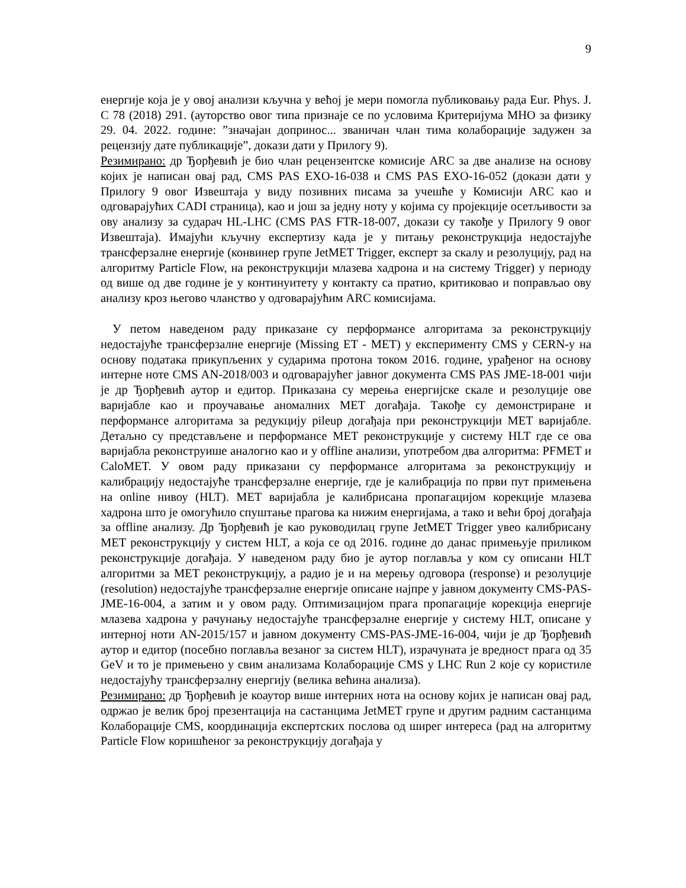9
енергије која је у овој анализи кључна у већој је мери помогла публиковању рада Eur. Phys. J. C 78 (2018) 291. (ауторство овог типа признаје се по условима Критеријума МНО за физику 29. 04. 2022. године: ”значајан допринос... званичан члан тима колаборације задужен за рецензију дате публикације”, докази дати у Прилогу 9).
Резимирано: др Ђорђевић је био члан рецензентске комисије ARC за две анализе на основу којих је написан овај рад, CMS PAS EXO-16-038 и CMS PAS EXO-16-052 (докази дати у Прилогу 9 овог Извештаја у виду позивних писама за учешће у Комисији ARC као и одговарајућих CADI страница), као и још за једну ноту у којима су пројекције осетљивости за ову анализу за сударач HL-LHC (CMS PAS FTR-18-007, докази су такође у Прилогу 9 овог Извештаја). Имајући кључну експертизу када је у питању реконструкција недостајуће трансферзалне енергије (конвинер групе JetMET Trigger, експерт за скалу и резолуцију, рад на алгоритму Particle Flow, на реконструкцији млазева хадрона и на систему Trigger) у периоду од више од две године је у континуитету у контакту са пратио, критиковао и поправљао ову анализу кроз његово чланство у одговарајућим ARC комисијама.
У петом наведеном раду приказане су перформансе алгоритама за реконструкцију недостајуће трансферзалне енергије (Missing ET - MET) у експерименту CMS у CERN-у на основу података прикупљених у сударима протона током 2016. године, урађеног на основу интерне ноте CMS AN-2018/003 и одговарајућег јавног документа CMS PAS JME-18-001 чији је др Ђорђевић аутор и едитор. Приказана су мерења енергијске скале и резолуције ове варијабле као и проучавање аномалних MET догађаја. Такође су демонстриране и перформансе алгоритама за редукцију pileup догађаја при реконструкцији MET варијабле. Детаљно су представљене и перформансе MET реконструкције у систему HLT где се ова варијабла реконструише аналогно као и у offline анализи, употребом два алгоритма: PFMET и CaloMET. У овом раду приказани су перформансе алгоритама за реконструкцију и калибрацију недостајуће трансферзалне енергије, где је калибрација по први пут примењена на online нивоу (HLT). MET варијабла је калибрисана пропагацијом корекције млазева хадрона што је омогућило спуштање прагова ка нижим енергијама, а тако и већи број догађаја за offline анализу. Др Ђорђевић је као руководилац групе JetMET Trigger увео калибрисану MET реконструкцију у систем HLT, а која се од 2016. године до данас примењује приликом реконструкције догађаја. У наведеном раду био је аутор поглавља у ком су описани HLT алгоритми за MET реконструкцију, а радио је и на мерењу одговора (response) и резолуције (resolution) недостајуће трансферзалне енергије описане најпре у јавном документу CMS-PAS-JME-16-004, а затим и у овом раду. Оптимизацијом прага пропагације корекција енергије млазева хадрона у рачунању недостајуће трансферзалне енергије у систему HLT, описане у интерној ноти AN-2015/157 и јавном документу CMS-PAS-JME-16-004, чији је др Ђорђевић аутор и едитор (посебно поглавља везаног за систем HLT), израчуната је вредност прага од 35 GeV и то је примењено у свим анализама Колаборације CMS у LHC Run 2 које су користиле недостајућу трансферзалну енергију (велика већина анализа).
Резимирано: др Ђорђевић је коаутор више интерних нота на основу којих је написан овај рад, одржао је велик број презентација на састанцима JetMET групе и другим радним састанцима Колаборације CMS, координација експертских послова од ширег интереса (рад на алгоритму Particle Flow коришћеног за реконструкцију догађаја у